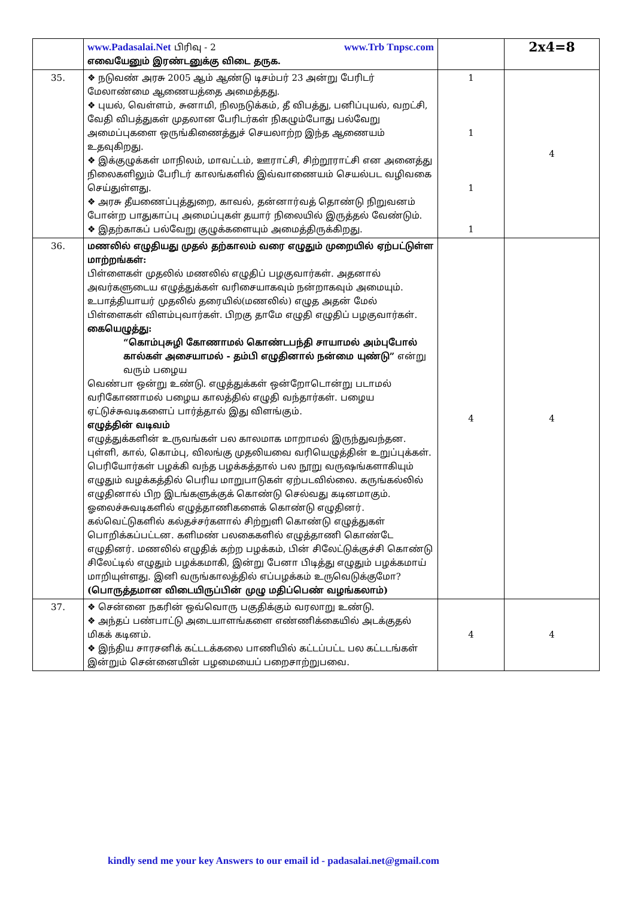| | www.Padasalai.Net பிரிவு - 2 www.Trb Tnpsc.com எவையேனும் இரண்டனுக்கு விடை தருக. | | 2x4=8 |
| 35. | ❖ நடுவண் அரசு 2005 ஆம் ஆண்டு டிசம்பர் 23 அன்று பேரிடர் மேலாண்மை ஆணையத்தை அமைத்தது. ❖ புயல், வெள்ளம், சுனாமி, நிலநடுக்கம், தீ விபத்து, பனிப்புயல், வறட்சி, வேதி விபத்துகள் முதலான பேரிடர்கள் நிகழும்போது பல்வேறு அமைப்புகளை ஒருங்கிணைத்துச் செயலாற்ற இந்த ஆணையம் உதவுகிறது. ❖ இக்குழுக்கள் மாநிலம், மாவட்டம், ஊராட்சி, சிற்றூராட்சி என அனைத்து நிலைகளிலும் பேரிடர் காலங்களில் இவ்வாணையம் செயல்பட வழிவகை செய்துள்ளது. ❖ அரசு தீயணைப்புத்துறை, காவல், தன்னார்வத் தொண்டு நிறுவனம் போன்ற பாதுகாப்பு அமைப்புகள் தயார் நிலையில் இருத்தல் வேண்டும். ❖ இதற்காகப் பல்வேறு குழுக்களையும் அமைத்திருக்கிறது. | 1 1 1 1 | 4 |
| 36. | மணலில் எழுதியது முதல் தற்காலம் வரை எழுதும் முறையில் ஏற்பட்டுள்ள மாற்றங்கள்: பிள்ளைகள் முதலில் மணலில் எழுதிப் பழகுவார்கள். அதனால் அவர்களுடைய எழுத்துக்கள் வரிசையாகவும் நன்றாகவும் அமையும். உபாத்தியாயர் முதலில் தரையில்(மணலில்) எழுத அதன் மேல் பிள்ளைகள் விளம்புவார்கள். பிறகு தாமே எழுதி எழுதிப் பழகுவார்கள். கையெழுத்து: “கொம்புசுழி கோணாமல் கொண்டபந்தி சாயாமல் அம்புபோல் கால்கள் அசையாமல் - தம்பி எழுதினால் நன்மை யுண்டு” என்று வரும் பழைய வெண்பா ஒன்று உண்டு. எழுத்துக்கள் ஒன்றோடொன்று படாமல் வரிகோணாமல் பழைய காலத்தில் எழுதி வந்தார்கள். பழைய ஏட்டுச்சுவடிகளைப் பார்த்தால் இது விளங்கும். எழுத்தின் வடிவம் எழுத்துக்களின் உருவங்கள் பல காலமாக மாறாமல் இருந்துவந்தன. புள்ளி, கால், கொம்பு, விலங்கு முதலியவை வரியெழுத்தின் உறுப்புக்கள். பெரியோர்கள் பழக்கி வந்த பழக்கத்தால் பல நூறு வருஷங்களாகியும் எழுதும் வழக்கத்தில் பெரிய மாறுபாடுகள் ஏற்படவில்லை. கருங்கல்லில் எழுதினால் பிற இடங்களுக்குக் கொண்டு செல்வது கடினமாகும். ஓலைச்சுவடிகளில் எழுத்தாணிகளைக் கொண்டு எழுதினர். கல்வெட்டுகளில் கல்தச்சர்களால் சிற்றுளி கொண்டு எழுத்துகள் பொறிக்கப்பட்டன. களிமண் பலகைகளில் எழுத்தாணி கொண்டே எழுதினர். மணலில் எழுதிக் கற்ற பழக்கம், பின் சிலேட்டுக்குச்சி கொண்டு சிலேட்டில் எழுதும் பழக்கமாகி, இன்று பேனா பிடித்து எழுதும் பழக்கமாய் மாறியுள்ளது. இனி வருங்காலத்தில் எப்பழக்கம் உருவெடுக்குமோ? (பொருத்தமான விடையிருப்பின் முழு மதிப்பெண் வழங்கலாம்) | 4 | 4 |
| 37. | ❖ சென்னை நகரின் ஒவ்வொரு பகுதிக்கும் வரலாறு உண்டு. ❖ அந்தப் பண்பாட்டு அடையாளங்களை எண்ணிக்கையில் அடக்குதல் மிகக் கடினம். ❖ இந்திய சாரசனிக் கட்டடக்கலை பாணியில் கட்டப்பட்ட பல கட்டடங்கள் இன்றும் சென்னையின் பழமையைப் பறைசாற்றுபவை. | 4 | 4 |
kindly send me your key Answers to our email id - padasalai.net@gmail.com